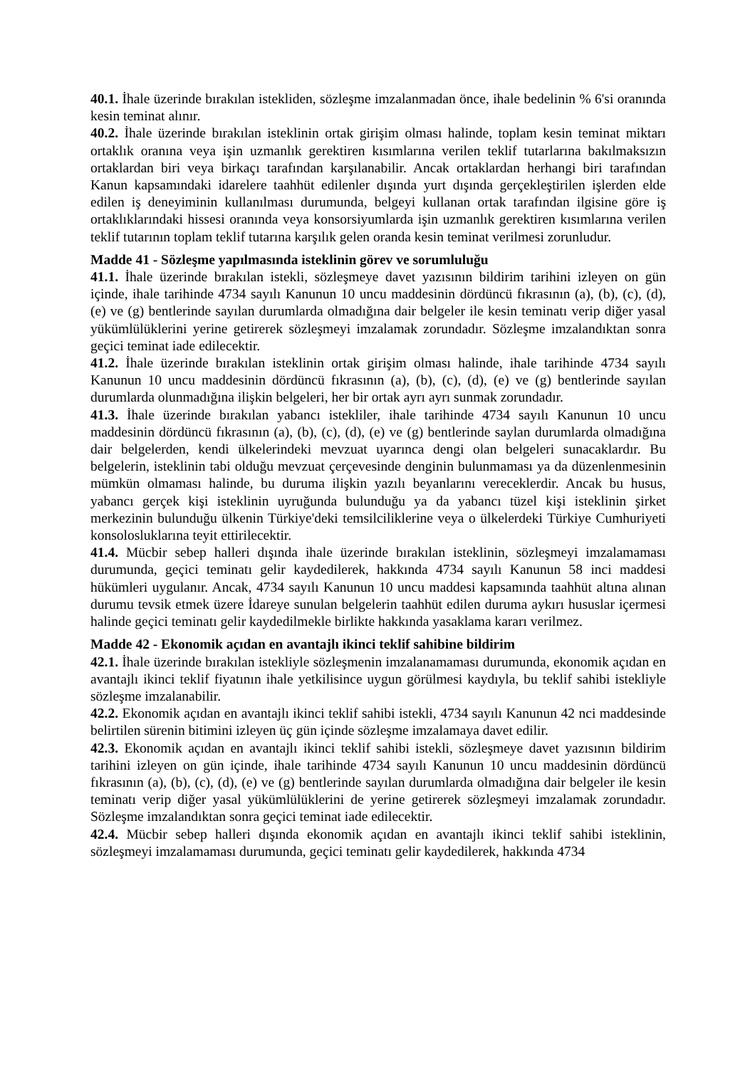40.1. İhale üzerinde bırakılan istekliden, sözleşme imzalanmadan önce, ihale bedelinin % 6'si oranında kesin teminat alınır.
40.2. İhale üzerinde bırakılan isteklinin ortak girişim olması halinde, toplam kesin teminat miktarı ortaklık oranına veya işin uzmanlık gerektiren kısımlarına verilen teklif tutarlarına bakılmaksızın ortaklardan biri veya birkaçı tarafından karşılanabilir. Ancak ortaklardan herhangi biri tarafından Kanun kapsamındaki idarelere taahhüt edilenler dışında yurt dışında gerçekleştirilen işlerden elde edilen iş deneyiminin kullanılması durumunda, belgeyi kullanan ortak tarafından ilgisine göre iş ortaklıklarındaki hissesi oranında veya konsorsiyumlarda işin uzmanlık gerektiren kısımlarına verilen teklif tutarının toplam teklif tutarına karşılık gelen oranda kesin teminat verilmesi zorunludur.
Madde 41 - Sözleşme yapılmasında isteklinin görev ve sorumluluğu
41.1. İhale üzerinde bırakılan istekli, sözleşmeye davet yazısının bildirim tarihini izleyen on gün içinde, ihale tarihinde 4734 sayılı Kanunun 10 uncu maddesinin dördüncü fıkrasının (a), (b), (c), (d), (e) ve (g) bentlerinde sayılan durumlarda olmadığına dair belgeler ile kesin teminatı verip diğer yasal yükümlülüklerini yerine getirerek sözleşmeyi imzalamak zorundadır. Sözleşme imzalandıktan sonra geçici teminat iade edilecektir.
41.2. İhale üzerinde bırakılan isteklinin ortak girişim olması halinde, ihale tarihinde 4734 sayılı Kanunun 10 uncu maddesinin dördüncü fıkrasının (a), (b), (c), (d), (e) ve (g) bentlerinde sayılan durumlarda olunmadığına ilişkin belgeleri, her bir ortak ayrı ayrı sunmak zorundadır.
41.3. İhale üzerinde bırakılan yabancı istekliler, ihale tarihinde 4734 sayılı Kanunun 10 uncu maddesinin dördüncü fıkrasının (a), (b), (c), (d), (e) ve (g) bentlerinde saylan durumlarda olmadığına dair belgelerden, kendi ülkelerindeki mevzuat uyarınca dengi olan belgeleri sunacaklardır. Bu belgelerin, isteklinin tabi olduğu mevzuat çerçevesinde denginin bulunmaması ya da düzenlenmesinin mümkün olmaması halinde, bu duruma ilişkin yazılı beyanlarını vereceklerdir. Ancak bu husus, yabancı gerçek kişi isteklinin uyruğunda bulunduğu ya da yabancı tüzel kişi isteklinin şirket merkezinin bulunduğu ülkenin Türkiye'deki temsilciliklerine veya o ülkelerdeki Türkiye Cumhuriyeti konsolosluklarına teyit ettirilecektir.
41.4. Mücbir sebep halleri dışında ihale üzerinde bırakılan isteklinin, sözleşmeyi imzalamaması durumunda, geçici teminatı gelir kaydedilerek, hakkında 4734 sayılı Kanunun 58 inci maddesi hükümleri uygulanır. Ancak, 4734 sayılı Kanunun 10 uncu maddesi kapsamında taahhüt altına alınan durumu tevsik etmek üzere İdareye sunulan belgelerin taahhüt edilen duruma aykırı hususlar içermesi halinde geçici teminatı gelir kaydedilmekle birlikte hakkında yasaklama kararı verilmez.
Madde 42 - Ekonomik açıdan en avantajlı ikinci teklif sahibine bildirim
42.1. İhale üzerinde bırakılan istekliyle sözleşmenin imzalanamaması durumunda, ekonomik açıdan en avantajlı ikinci teklif fiyatının ihale yetkilisince uygun görülmesi kaydıyla, bu teklif sahibi istekliyle sözleşme imzalanabilir.
42.2. Ekonomik açıdan en avantajlı ikinci teklif sahibi istekli, 4734 sayılı Kanunun 42 nci maddesinde belirtilen sürenin bitimini izleyen üç gün içinde sözleşme imzalamaya davet edilir.
42.3. Ekonomik açıdan en avantajlı ikinci teklif sahibi istekli, sözleşmeye davet yazısının bildirim tarihini izleyen on gün içinde, ihale tarihinde 4734 sayılı Kanunun 10 uncu maddesinin dördüncü fıkrasının (a), (b), (c), (d), (e) ve (g) bentlerinde sayılan durumlarda olmadığına dair belgeler ile kesin teminatı verip diğer yasal yükümlülüklerini de yerine getirerek sözleşmeyi imzalamak zorundadır. Sözleşme imzalandıktan sonra geçici teminat iade edilecektir.
42.4. Mücbir sebep halleri dışında ekonomik açıdan en avantajlı ikinci teklif sahibi isteklinin, sözleşmeyi imzalamaması durumunda, geçici teminatı gelir kaydedilerek, hakkında 4734